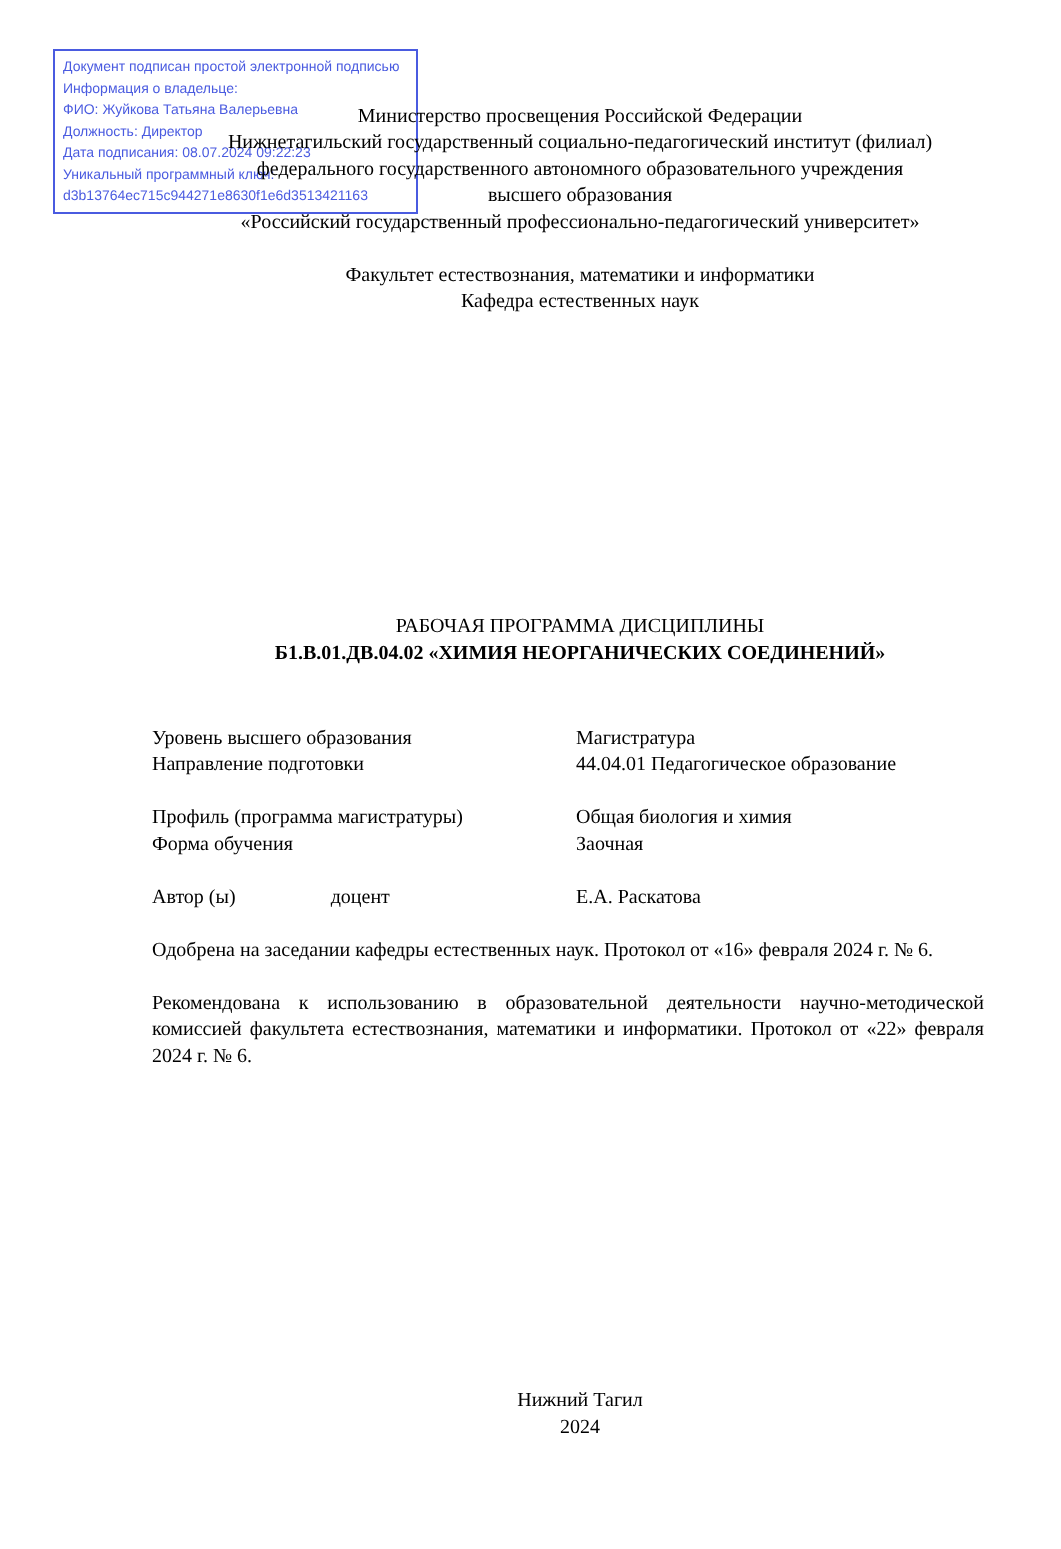Документ подписан простой электронной подписью
Информация о владельце:
ФИО: Жуйкова Татьяна Валерьевна
Должность: Директор
Дата подписания: 08.07.2024 09:22:23
Уникальный программный ключ:
d3b13764ec715c944271e8630f1e6d3513421163
Министерство просвещения Российской Федерации
Нижнетагильский государственный социально-педагогический институт (филиал)
федерального государственного автономного образовательного учреждения
высшего образования
«Российский государственный профессионально-педагогический университет»
Факультет естествознания, математики и информатики
Кафедра естественных наук
РАБОЧАЯ ПРОГРАММА ДИСЦИПЛИНЫ
Б1.В.01.ДВ.04.02 «ХИМИЯ НЕОРГАНИЧЕСКИХ СОЕДИНЕНИЙ»
Уровень высшего образования Магистратура
Направление подготовки 44.04.01 Педагогическое образование
Профиль (программа магистратуры) Общая биология и химия
Форма обучения Заочная
Автор (ы) доцент Е.А. Раскатова
Одобрена на заседании кафедры естественных наук. Протокол от «16» февраля 2024 г. № 6.
Рекомендована к использованию в образовательной деятельности научно-методической комиссией факультета естествознания, математики и информатики. Протокол от «22» февраля 2024 г. № 6.
Нижний Тагил
2024